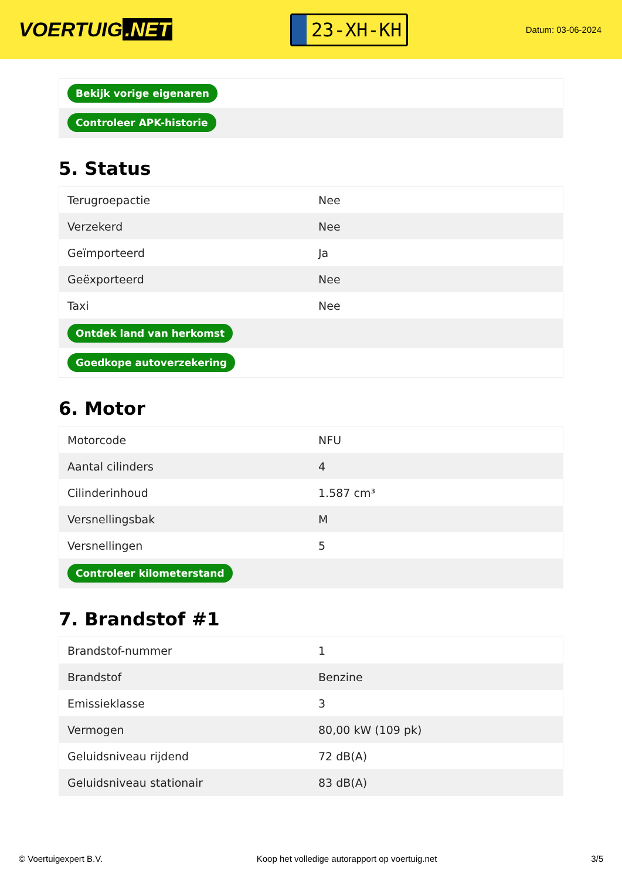VOERTUIG.NET
23-XH-KH
Datum: 03-06-2024
| Bekijk vorige eigenaren |
| Controleer APK-historie |
5. Status
| Terugroepactie | Nee |
| Verzekerd | Nee |
| Geïmporteerd | Ja |
| Geëxporteerd | Nee |
| Taxi | Nee |
| Ontdek land van herkomst | |
| Goedkope autoverzekering | |
6. Motor
| Motorcode | NFU |
| Aantal cilinders | 4 |
| Cilinderinhoud | 1.587 cm³ |
| Versnellingsbak | M |
| Versnellingen | 5 |
| Controleer kilometerstand | |
7. Brandstof #1
| Brandstof-nummer | 1 |
| Brandstof | Benzine |
| Emissieklasse | 3 |
| Vermogen | 80,00 kW (109 pk) |
| Geluidsniveau rijdend | 72 dB(A) |
| Geluidsniveau stationair | 83 dB(A) |
© Voertuigexpert B.V. Koop het volledige autorapport op voertuig.net 3/5